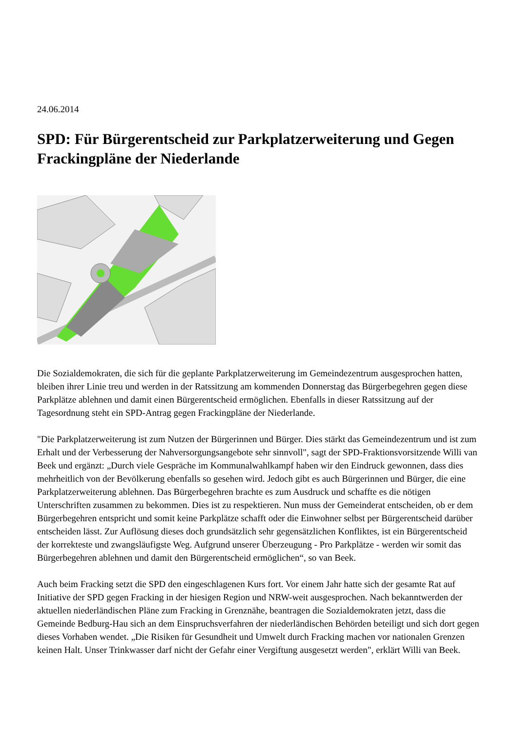24.06.2014
SPD: Für Bürgerentscheid zur Parkplatzerweiterung und Gegen Frackingpläne der Niederlande
Die Sozialdemokraten, die sich für die geplante Parkplatzerweiterung im Gemeindezentrum ausgesprochen hatten, bleiben ihrer Linie treu und werden in der Ratssitzung am kommenden Donnerstag das Bürgerbegehren gegen diese Parkplätze ablehnen und damit einen Bürgerentscheid ermöglichen. Ebenfalls in dieser Ratssitzung auf der Tagesordnung steht ein SPD-Antrag gegen Frackingpläne der Niederlande.
"Die Parkplatzerweiterung ist zum Nutzen der Bürgerinnen und Bürger. Dies stärkt das Gemeindezentrum und ist zum Erhalt und der Verbesserung der Nahversorgungsangebote sehr sinnvoll", sagt der SPD-Fraktionsvorsitzende Willi van Beek und ergänzt: „Durch viele Gespräche im Kommunalwahlkampf haben wir den Eindruck gewonnen, dass dies mehrheitlich von der Bevölkerung ebenfalls so gesehen wird. Jedoch gibt es auch Bürgerinnen und Bürger, die eine Parkplatzerweiterung ablehnen. Das Bürgerbegehren brachte es zum Ausdruck und schaffte es die nötigen Unterschriften zusammen zu bekommen. Dies ist zu respektieren. Nun muss der Gemeinderat entscheiden, ob er dem Bürgerbegehren entspricht und somit keine Parkplätze schafft oder die Einwohner selbst per Bürgerentscheid darüber entscheiden lässt. Zur Auflösung dieses doch grundsätzlich sehr gegensätzlichen Konfliktes, ist ein Bürgerentscheid der korrekteste und zwangsläufigste Weg. Aufgrund unserer Überzeugung - Pro Parkplätze - werden wir somit das Bürgerbegehren ablehnen und damit den Bürgerentscheid ermöglichen“, so van Beek.
Auch beim Fracking setzt die SPD den eingeschlagenen Kurs fort. Vor einem Jahr hatte sich der gesamte Rat auf Initiative der SPD gegen Fracking in der hiesigen Region und NRW-weit ausgesprochen. Nach bekanntwerden der aktuellen niederländischen Pläne zum Fracking in Grenznähe, beantragen die Sozialdemokraten jetzt, dass die Gemeinde Bedburg-Hau sich an dem Einspruchsverfahren der niederländischen Behörden beteiligt und sich dort gegen dieses Vorhaben wendet. „Die Risiken für Gesundheit und Umwelt durch Fracking machen vor nationalen Grenzen keinen Halt. Unser Trinkwasser darf nicht der Gefahr einer Vergiftung ausgesetzt werden", erklärt Willi van Beek.